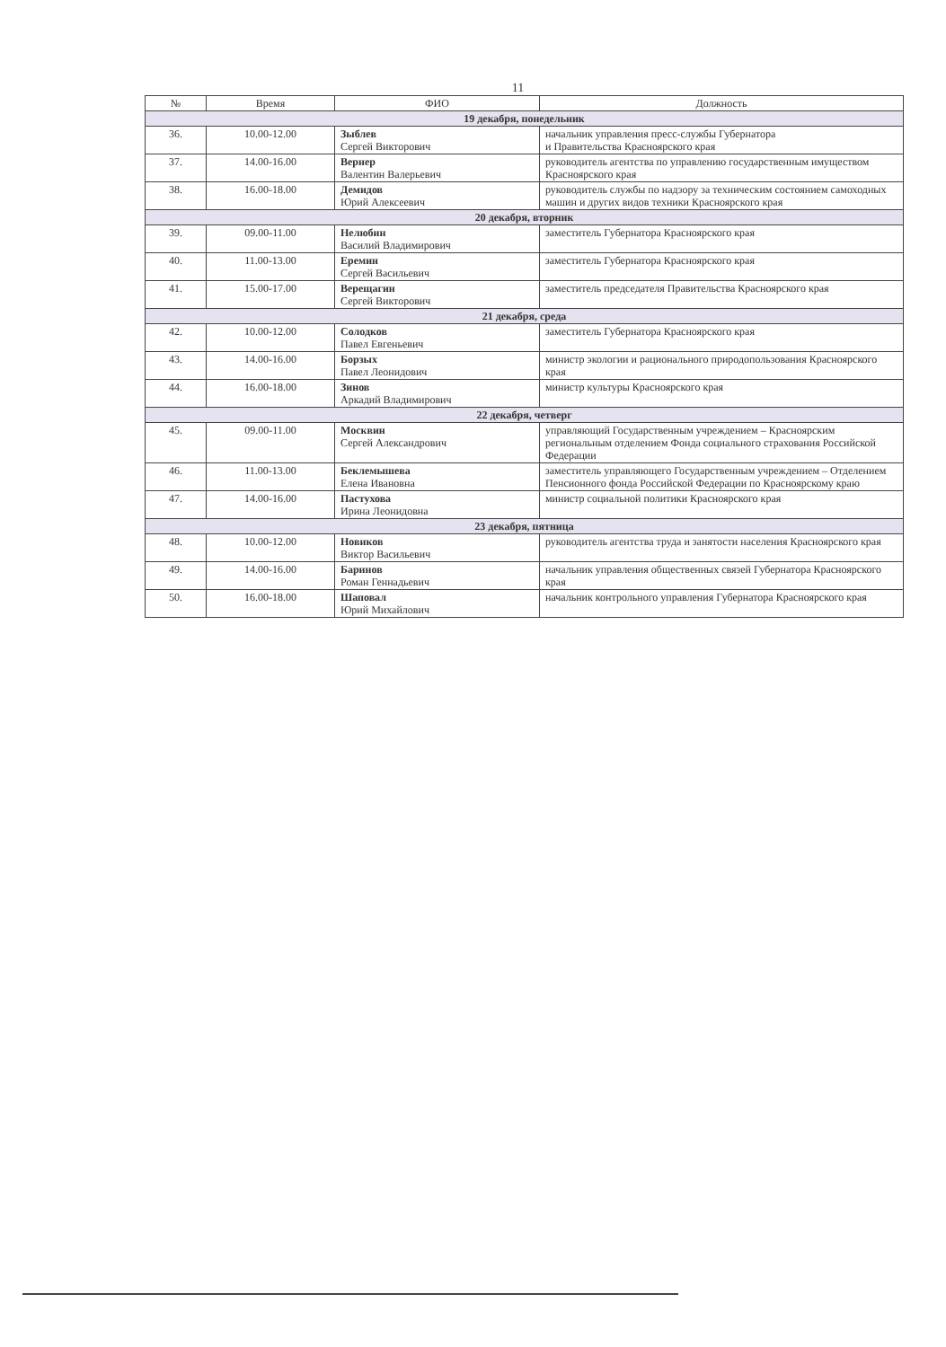11
| № | Время | ФИО | Должность |
| --- | --- | --- | --- |
| 19 декабря, понедельник | | | |
| 36. | 10.00-12.00 | Зыблев Сергей Викторович | начальник управления пресс-службы Губернатора и Правительства Красноярского края |
| 37. | 14.00-16.00 | Вернер Валентин Валерьевич | руководитель агентства по управлению государственным имуществом Красноярского края |
| 38. | 16.00-18.00 | Демидов Юрий Алексеевич | руководитель службы по надзору за техническим состоянием самоходных машин и других видов техники Красноярского края |
| 20 декабря, вторник | | | |
| 39. | 09.00-11.00 | Нелюбин Василий Владимирович | заместитель Губернатора Красноярского края |
| 40. | 11.00-13.00 | Еремин Сергей Васильевич | заместитель Губернатора Красноярского края |
| 41. | 15.00-17.00 | Верещагин Сергей Викторович | заместитель председателя Правительства Красноярского края |
| 21 декабря, среда | | | |
| 42. | 10.00-12.00 | Солодков Павел Евгеньевич | заместитель Губернатора Красноярского края |
| 43. | 14.00-16.00 | Борзых Павел Леонидович | министр экологии и рационального природопользования Красноярского края |
| 44. | 16.00-18.00 | Зинов Аркадий Владимирович | министр культуры Красноярского края |
| 22 декабря, четверг | | | |
| 45. | 09.00-11.00 | Москвин Сергей Александрович | управляющий Государственным учреждением – Красноярским региональным отделением Фонда социального страхования Российской Федерации |
| 46. | 11.00-13.00 | Беклемышева Елена Ивановна | заместитель управляющего Государственным учреждением – Отделением Пенсионного фонда Российской Федерации по Красноярскому краю |
| 47. | 14.00-16.00 | Пастухова Ирина Леонидовна | министр социальной политики Красноярского края |
| 23 декабря, пятница | | | |
| 48. | 10.00-12.00 | Новиков Виктор Васильевич | руководитель агентства труда и занятости населения Красноярского края |
| 49. | 14.00-16.00 | Баринов Роман Геннадьевич | начальник управления общественных связей Губернатора Красноярского края |
| 50. | 16.00-18.00 | Шаповал Юрий Михайлович | начальник контрольного управления Губернатора Красноярского края |